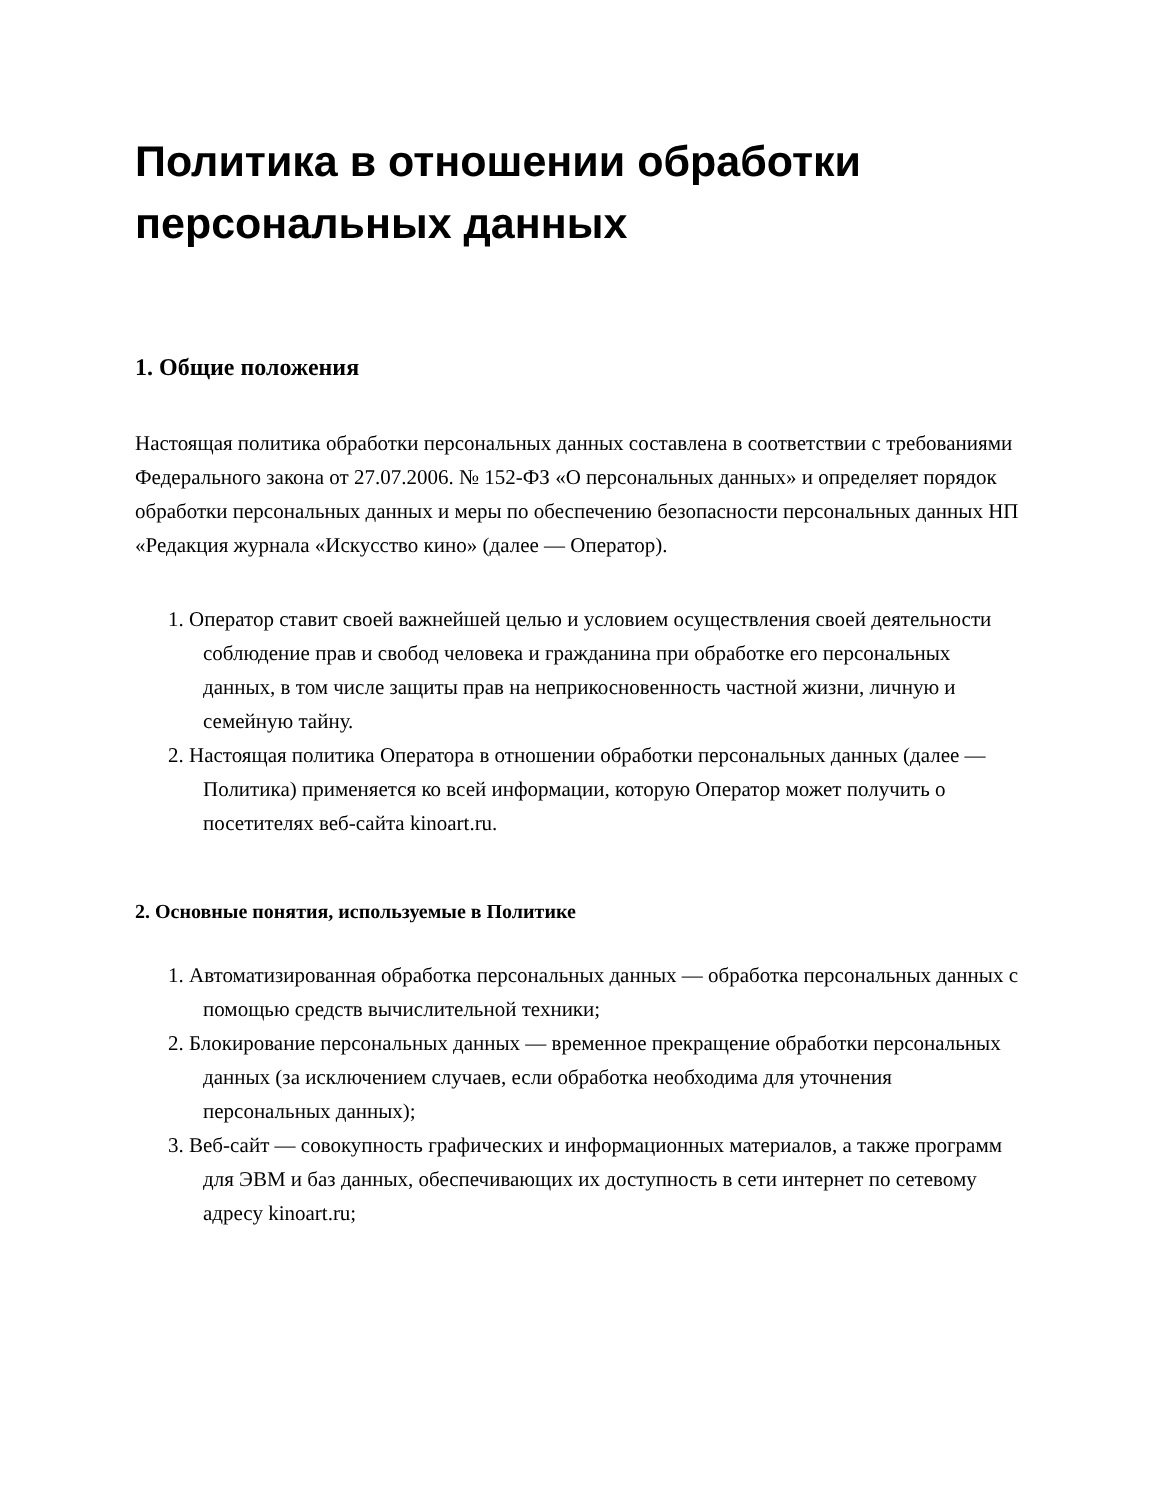Политика в отношении обработки персональных данных
1. Общие положения
Настоящая политика обработки персональных данных составлена в соответствии с требованиями Федерального закона от 27.07.2006. № 152-ФЗ «О персональных данных» и определяет порядок обработки персональных данных и меры по обеспечению безопасности персональных данных НП «Редакция журнала «Искусство кино» (далее — Оператор).
1. Оператор ставит своей важнейшей целью и условием осуществления своей деятельности соблюдение прав и свобод человека и гражданина при обработке его персональных данных, в том числе защиты прав на неприкосновенность частной жизни, личную и семейную тайну.
2. Настоящая политика Оператора в отношении обработки персональных данных (далее — Политика) применяется ко всей информации, которую Оператор может получить о посетителях веб-сайта kinoart.ru.
2. Основные понятия, используемые в Политике
1. Автоматизированная обработка персональных данных — обработка персональных данных с помощью средств вычислительной техники;
2. Блокирование персональных данных — временное прекращение обработки персональных данных (за исключением случаев, если обработка необходима для уточнения персональных данных);
3. Веб-сайт — совокупность графических и информационных материалов, а также программ для ЭВМ и баз данных, обеспечивающих их доступность в сети интернет по сетевому адресу kinoart.ru;